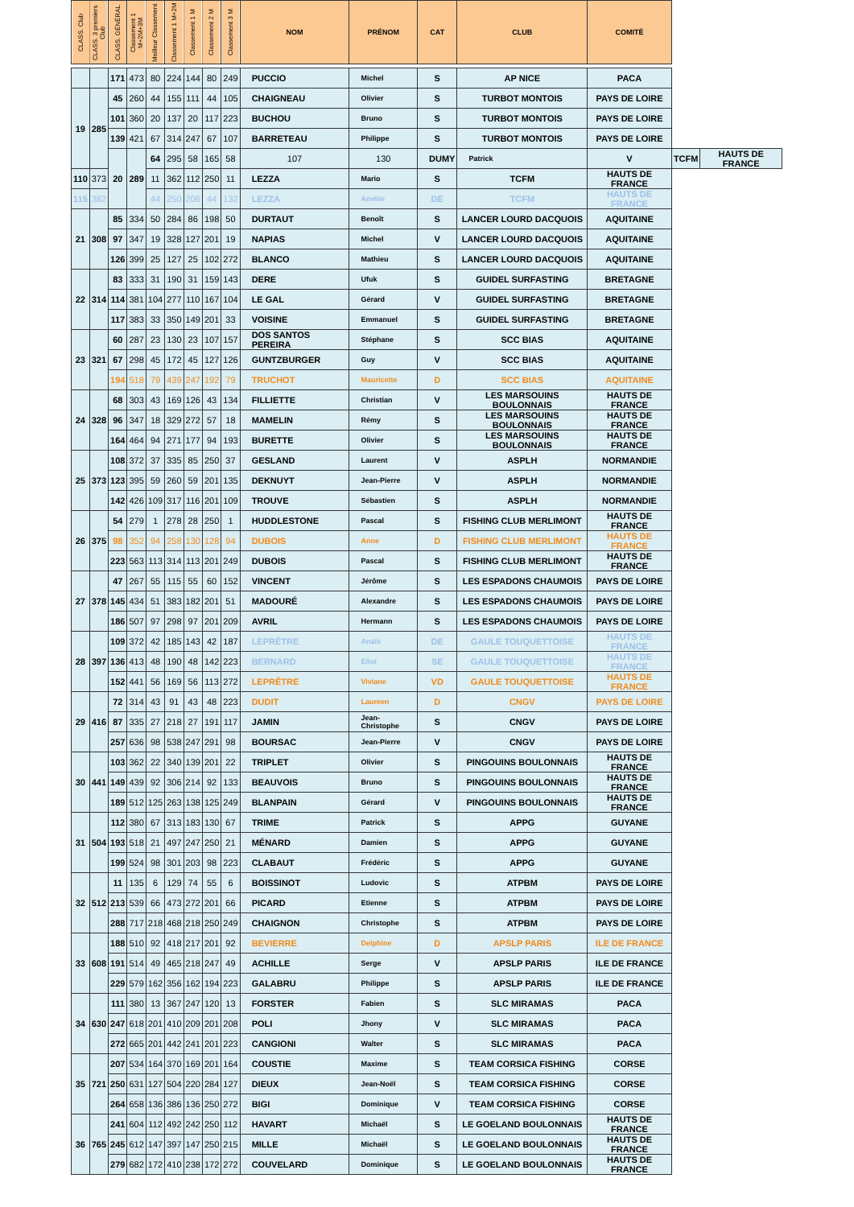| CLASS. Club | CLASS. 3 premiers Club | CLASS. GÉNÉRAL | Classement 1 M+2M+3M | Meilleur Classement | Classement 1 M+2M | Classement 1 M | Classement 2 M | Classement 3 M | NOM | PRÉNOM | CAT | CLUB | COMITÉ | | |
| --- | --- | --- | --- | --- | --- | --- | --- | --- | --- | --- | --- | --- | --- | --- | --- |
| | | 171 | 473 | 80 | 224 | 144 | 80 | 249 | PUCCIO | Michel | S | AP NICE | PACA | | |
| 19 | 285 | 45 | 260 | 44 | 155 | 111 | 44 | 105 | CHAIGNEAU | Olivier | S | TURBOT MONTOIS | PAYS DE LOIRE | | |
| | | 101 | 360 | 20 | 137 | 20 | 117 | 223 | BUCHOU | Bruno | S | TURBOT MONTOIS | PAYS DE LOIRE | | |
| | | 139 | 421 | 67 | 314 | 247 | 67 | 107 | BARRETEAU | Philippe | S | TURBOT MONTOIS | PAYS DE LOIRE | | |
| | | 20 | 289 | 64 | 295 | 58 | 165 | 58 | 107 | 130 | DUMY | Patrick | V | TCFM | HAUTS DE FRANCE |
| 110 | 373 | | | 11 | 362 | 112 | 250 | 11 | LEZZA | Mario | S | TCFM | HAUTS DE FRANCE | | |
| 115 | 382 | | | 44 | 250 | 206 | 44 | 132 | LEZZA | Amélie | DE | TCFM | HAUTS DE FRANCE | | |
| 21 | 308 | 85 | 334 | 50 | 284 | 86 | 198 | 50 | DURTAUT | Benoît | S | LANCER LOURD DACQUOIS | AQUITAINE | | |
| | | 97 | 347 | 19 | 328 | 127 | 201 | 19 | NAPIAS | Michel | V | LANCER LOURD DACQUOIS | AQUITAINE | | |
| | | 126 | 399 | 25 | 127 | 25 | 102 | 272 | BLANCO | Mathieu | S | LANCER LOURD DACQUOIS | AQUITAINE | | |
| 22 | 314 | 83 | 333 | 31 | 190 | 31 | 159 | 143 | DERE | Ufuk | S | GUIDEL SURFASTING | BRETAGNE | | |
| | | 114 | 381 | 104 | 277 | 110 | 167 | 104 | LE GAL | Gérard | V | GUIDEL SURFASTING | BRETAGNE | | |
| | | 117 | 383 | 33 | 350 | 149 | 201 | 33 | VOISINE | Emmanuel | S | GUIDEL SURFASTING | BRETAGNE | | |
| 23 | 321 | 60 | 287 | 23 | 130 | 23 | 107 | 157 | DOS SANTOS PEREIRA | Stéphane | S | SCC BIAS | AQUITAINE | | |
| | | 67 | 298 | 45 | 172 | 45 | 127 | 126 | GUNTZBURGER | Guy | V | SCC BIAS | AQUITAINE | | |
| | | 194 | 518 | 79 | 439 | 247 | 192 | 79 | TRUCHOT | Mauricette | D | SCC BIAS | AQUITAINE | | |
| 24 | 328 | 68 | 303 | 43 | 169 | 126 | 43 | 134 | FILLIETTE | Christian | V | LES MARSOUINS BOULONNAIS | HAUTS DE FRANCE | | |
| | | 96 | 347 | 18 | 329 | 272 | 57 | 18 | MAMELIN | Rémy | S | LES MARSOUINS BOULONNAIS | HAUTS DE FRANCE | | |
| | | 164 | 464 | 94 | 271 | 177 | 94 | 193 | BURETTE | Olivier | S | LES MARSOUINS BOULONNAIS | HAUTS DE FRANCE | | |
| 25 | 373 | 108 | 372 | 37 | 335 | 85 | 250 | 37 | GESLAND | Laurent | V | ASPLH | NORMANDIE | | |
| | | 123 | 395 | 59 | 260 | 59 | 201 | 135 | DEKNUYT | Jean-Pierre | V | ASPLH | NORMANDIE | | |
| | | 142 | 426 | 109 | 317 | 116 | 201 | 109 | TROUVE | Sébastien | S | ASPLH | NORMANDIE | | |
| 26 | 375 | 54 | 279 | 1 | 278 | 28 | 250 | 1 | HUDDLESTONE | Pascal | S | FISHING CLUB MERLIMONT | HAUTS DE FRANCE | | |
| | | 98 | 352 | 94 | 258 | 130 | 128 | 94 | DUBOIS | Anne | D | FISHING CLUB MERLIMONT | HAUTS DE FRANCE | | |
| | | 223 | 563 | 113 | 314 | 113 | 201 | 249 | DUBOIS | Pascal | S | FISHING CLUB MERLIMONT | HAUTS DE FRANCE | | |
| 27 | 378 | 47 | 267 | 55 | 115 | 55 | 60 | 152 | VINCENT | Jérôme | S | LES ESPADONS CHAUMOIS | PAYS DE LOIRE | | |
| | | 145 | 434 | 51 | 383 | 182 | 201 | 51 | MADOURÉ | Alexandre | S | LES ESPADONS CHAUMOIS | PAYS DE LOIRE | | |
| | | 186 | 507 | 97 | 298 | 97 | 201 | 209 | AVRIL | Hermann | S | LES ESPADONS CHAUMOIS | PAYS DE LOIRE | | |
| 28 | 397 | 109 | 372 | 42 | 185 | 143 | 42 | 187 | LEPRÊTRE | Anaïs | DE | GAULE TOUQUETTOISE | HAUTS DE FRANCE | | |
| | | 136 | 413 | 48 | 190 | 48 | 142 | 223 | BERNARD | Eliot | SE | GAULE TOUQUETTOISE | HAUTS DE FRANCE | | |
| | | 152 | 441 | 56 | 169 | 56 | 113 | 272 | LEPRÊTRE | Viviane | VD | GAULE TOUQUETTOISE | HAUTS DE FRANCE | | |
| 29 | 416 | 72 | 314 | 43 | 91 | 43 | 48 | 223 | DUDIT | Laureen | D | CNGV | PAYS DE LOIRE | | |
| | | 87 | 335 | 27 | 218 | 27 | 191 | 117 | JAMIN | Jean-Christophe | S | CNGV | PAYS DE LOIRE | | |
| | | 257 | 636 | 98 | 538 | 247 | 291 | 98 | BOURSAC | Jean-Pierre | V | CNGV | PAYS DE LOIRE | | |
| 30 | 441 | 103 | 362 | 22 | 340 | 139 | 201 | 22 | TRIPLET | Olivier | S | PINGOUINS BOULONNAIS | HAUTS DE FRANCE | | |
| | | 149 | 439 | 92 | 306 | 214 | 92 | 133 | BEAUVOIS | Bruno | S | PINGOUINS BOULONNAIS | HAUTS DE FRANCE | | |
| | | 189 | 512 | 125 | 263 | 138 | 125 | 249 | BLANPAIN | Gérard | V | PINGOUINS BOULONNAIS | HAUTS DE FRANCE | | |
| 31 | 504 | 112 | 380 | 67 | 313 | 183 | 130 | 67 | TRIME | Patrick | S | APPG | GUYANE | | |
| | | 193 | 518 | 21 | 497 | 247 | 250 | 21 | MÉNARD | Damien | S | APPG | GUYANE | | |
| | | 199 | 524 | 98 | 301 | 203 | 98 | 223 | CLABAUT | Frédéric | S | APPG | GUYANE | | |
| 32 | 512 | 11 | 135 | 6 | 129 | 74 | 55 | 6 | BOISSINOT | Ludovic | S | ATPBM | PAYS DE LOIRE | | |
| | | 213 | 539 | 66 | 473 | 272 | 201 | 66 | PICARD | Etienne | S | ATPBM | PAYS DE LOIRE | | |
| | | 288 | 717 | 218 | 468 | 218 | 250 | 249 | CHAIGNON | Christophe | S | ATPBM | PAYS DE LOIRE | | |
| 33 | 608 | 188 | 510 | 92 | 418 | 217 | 201 | 92 | BEVIERRE | Delphine | D | APSLP PARIS | ILE DE FRANCE | | |
| | | 191 | 514 | 49 | 465 | 218 | 247 | 49 | ACHILLE | Serge | V | APSLP PARIS | ILE DE FRANCE | | |
| | | 229 | 579 | 162 | 356 | 162 | 194 | 223 | GALABRU | Philippe | S | APSLP PARIS | ILE DE FRANCE | | |
| 34 | 630 | 111 | 380 | 13 | 367 | 247 | 120 | 13 | FORSTER | Fabien | S | SLC MIRAMAS | PACA | | |
| | | 247 | 618 | 201 | 410 | 209 | 201 | 208 | POLI | Jhony | V | SLC MIRAMAS | PACA | | |
| | | 272 | 665 | 201 | 442 | 241 | 201 | 223 | CANGIONI | Walter | S | SLC MIRAMAS | PACA | | |
| 35 | 721 | 207 | 534 | 164 | 370 | 169 | 201 | 164 | COUSTIE | Maxime | S | TEAM CORSICA FISHING | CORSE | | |
| | | 250 | 631 | 127 | 504 | 220 | 284 | 127 | DIEUX | Jean-Noël | S | TEAM CORSICA FISHING | CORSE | | |
| | | 264 | 658 | 136 | 386 | 136 | 250 | 272 | BIGI | Dominique | V | TEAM CORSICA FISHING | CORSE | | |
| 36 | 765 | 241 | 604 | 112 | 492 | 242 | 250 | 112 | HAVART | Michaël | S | LE GOELAND BOULONNAIS | HAUTS DE FRANCE | | |
| | | 245 | 612 | 147 | 397 | 147 | 250 | 215 | MILLE | Michaël | S | LE GOELAND BOULONNAIS | HAUTS DE FRANCE | | |
| | | 279 | 682 | 172 | 410 | 238 | 172 | 272 | COUVELARD | Dominique | S | LE GOELAND BOULONNAIS | HAUTS DE FRANCE | | |